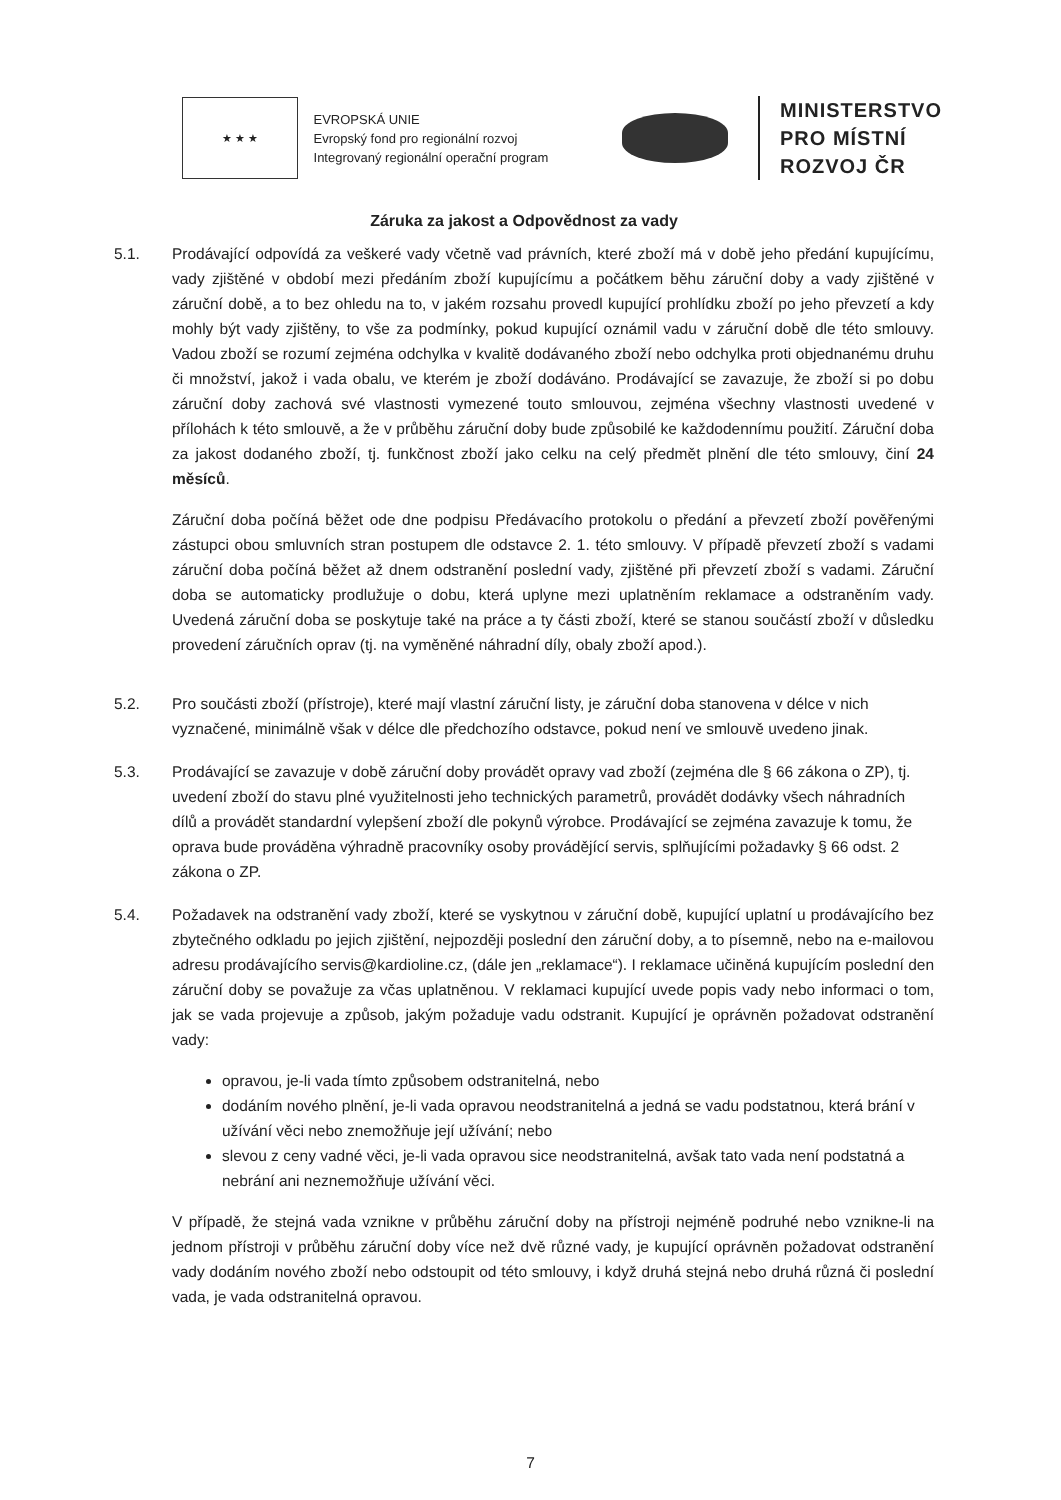★ ★ ★
EVROPSKÁ UNIE
Evropský fond pro regionální rozvoj
Integrovaný regionální operační program
MINISTERSTVO
PRO MÍSTNÍ
ROZVOJ ČR
Záruka za jakost a Odpovědnost za vady
5.1. Prodávající odpovídá za veškeré vady včetně vad právních, které zboží má v době jeho předání kupujícímu, vady zjištěné v období mezi předáním zboží kupujícímu a počátkem běhu záruční doby a vady zjištěné v záruční době, a to bez ohledu na to, v jakém rozsahu provedl kupující prohlídku zboží po jeho převzetí a kdy mohly být vady zjištěny, to vše za podmínky, pokud kupující oznámil vadu v záruční době dle této smlouvy. Vadou zboží se rozumí zejména odchylka v kvalitě dodávaného zboží nebo odchylka proti objednanému druhu či množství, jakož i vada obalu, ve kterém je zboží dodáváno. Prodávající se zavazuje, že zboží si po dobu záruční doby zachová své vlastnosti vymezené touto smlouvou, zejména všechny vlastnosti uvedené v přílohách k této smlouvě, a že v průběhu záruční doby bude způsobilé ke každodennímu použití. Záruční doba za jakost dodaného zboží, tj. funkčnost zboží jako celku na celý předmět plnění dle této smlouvy, činí 24 měsíců.
Záruční doba počíná běžet ode dne podpisu Předávacího protokolu o předání a převzetí zboží pověřenými zástupci obou smluvních stran postupem dle odstavce 2. 1. této smlouvy. V případě převzetí zboží s vadami záruční doba počíná běžet až dnem odstranění poslední vady, zjištěné při převzetí zboží s vadami. Záruční doba se automaticky prodlužuje o dobu, která uplyne mezi uplatněním reklamace a odstraněním vady. Uvedená záruční doba se poskytuje také na práce a ty části zboží, které se stanou součástí zboží v důsledku provedení záručních oprav (tj. na vyměněné náhradní díly, obaly zboží apod.).
5.2. Pro součásti zboží (přístroje), které mají vlastní záruční listy, je záruční doba stanovena v délce v nich vyznačené, minimálně však v délce dle předchozího odstavce, pokud není ve smlouvě uvedeno jinak.
5.3. Prodávající se zavazuje v době záruční doby provádět opravy vad zboží (zejména dle § 66 zákona o ZP), tj. uvedení zboží do stavu plné využitelnosti jeho technických parametrů, provádět dodávky všech náhradních dílů a provádět standardní vylepšení zboží dle pokynů výrobce. Prodávající se zejména zavazuje k tomu, že oprava bude prováděna výhradně pracovníky osoby provádějící servis, splňujícími požadavky § 66 odst. 2 zákona o ZP.
5.4. Požadavek na odstranění vady zboží, které se vyskytnou v záruční době, kupující uplatní u prodávajícího bez zbytečného odkladu po jejich zjištění, nejpozději poslední den záruční doby, a to písemně, nebo na e-mailovou adresu prodávajícího servis@kardioline.cz, (dále jen „reklamace“). I reklamace učiněná kupujícím poslední den záruční doby se považuje za včas uplatněnou. V reklamaci kupující uvede popis vady nebo informaci o tom, jak se vada projevuje a způsob, jakým požaduje vadu odstranit. Kupující je oprávněn požadovat odstranění vady:
opravou, je-li vada tímto způsobem odstranitelná, nebo
dodáním nového plnění, je-li vada opravou neodstranitelná a jedná se vadu podstatnou, která brání v užívání věci nebo znemožňuje její užívání; nebo
slevou z ceny vadné věci, je-li vada opravou sice neodstranitelná, avšak tato vada není podstatná a nebrání ani neznemožňuje užívání věci.
V případě, že stejná vada vznikne v průběhu záruční doby na přístroji nejméně podruhé nebo vznikne-li na jednom přístroji v průběhu záruční doby více než dvě různé vady, je kupující oprávněn požadovat odstranění vady dodáním nového zboží nebo odstoupit od této smlouvy, i když druhá stejná nebo druhá různá či poslední vada, je vada odstranitelná opravou.
7